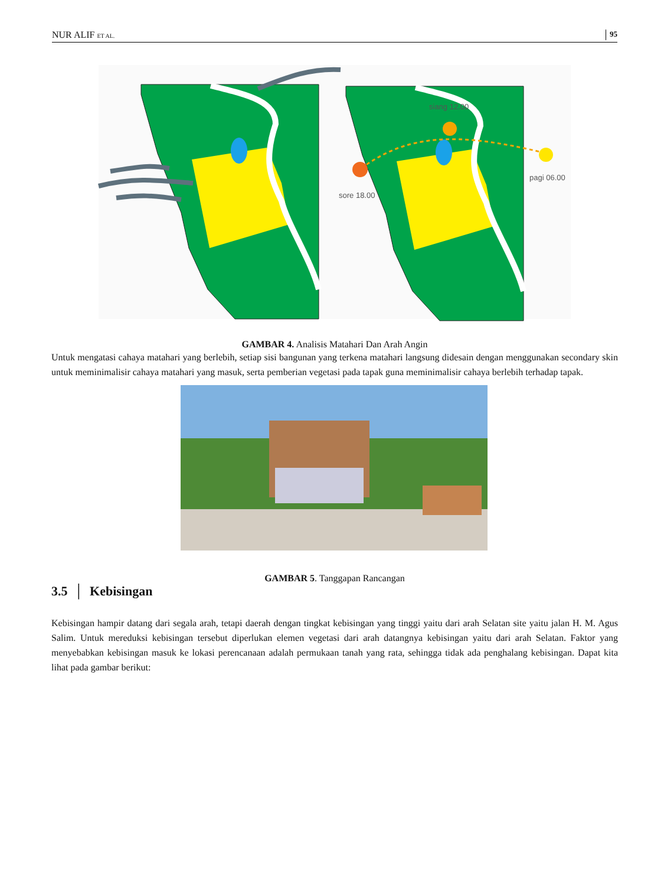NUR ALIF ET AL. 95
siang 12.00
pagi 06.00
sore 18.00
GAMBAR 4. Analisis Matahari Dan Arah Angin
Untuk mengatasi cahaya matahari yang berlebih, setiap sisi bangunan yang terkena matahari langsung didesain dengan menggunakan secondary skin untuk meminimalisir cahaya matahari yang masuk, serta pemberian vegetasi pada tapak guna meminimalisir cahaya berlebih terhadap tapak.
GAMBAR 5. Tanggapan Rancangan
3.5 │ Kebisingan
Kebisingan hampir datang dari segala arah, tetapi daerah dengan tingkat kebisingan yang tinggi yaitu dari arah Selatan site yaitu jalan H. M. Agus Salim. Untuk mereduksi kebisingan tersebut diperlukan elemen vegetasi dari arah datangnya kebisingan yaitu dari arah Selatan. Faktor yang menyebabkan kebisingan masuk ke lokasi perencanaan adalah permukaan tanah yang rata, sehingga tidak ada penghalang kebisingan. Dapat kita lihat pada gambar berikut: